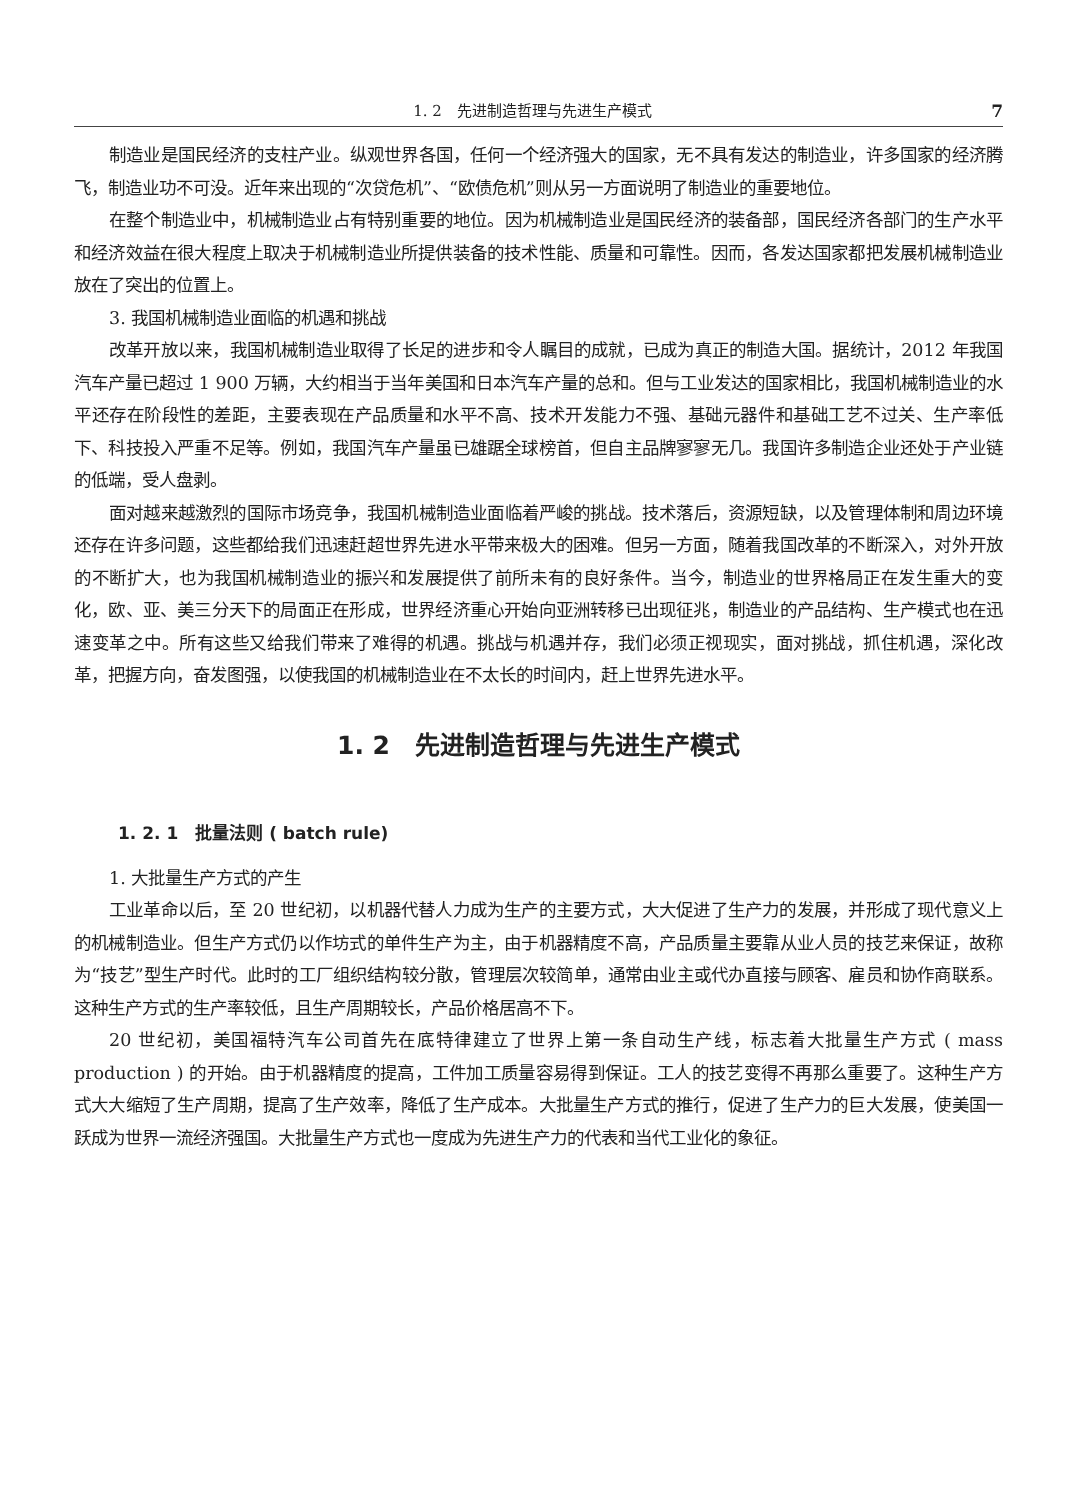1. 2　先进制造哲理与先进生产模式 7
制造业是国民经济的支柱产业。纵观世界各国，任何一个经济强大的国家，无不具有发达的制造业，许多国家的经济腾飞，制造业功不可没。近年来出现的“次贷危机”、“欧债危机”则从另一方面说明了制造业的重要地位。
在整个制造业中，机械制造业占有特别重要的地位。因为机械制造业是国民经济的装备部，国民经济各部门的生产水平和经济效益在很大程度上取决于机械制造业所提供装备的技术性能、质量和可靠性。因而，各发达国家都把发展机械制造业放在了突出的位置上。
3. 我国机械制造业面临的机遇和挑战
改革开放以来，我国机械制造业取得了长足的进步和令人瞩目的成就，已成为真正的制造大国。据统计，2012 年我国汽车产量已超过 1 900 万辆，大约相当于当年美国和日本汽车产量的总和。但与工业发达的国家相比，我国机械制造业的水平还存在阶段性的差距，主要表现在产品质量和水平不高、技术开发能力不强、基础元器件和基础工艺不过关、生产率低下、科技投入严重不足等。例如，我国汽车产量虽已雄踞全球榜首，但自主品牌寥寥无几。我国许多制造企业还处于产业链的低端，受人盘剥。
面对越来越激烈的国际市场竞争，我国机械制造业面临着严峻的挑战。技术落后，资源短缺，以及管理体制和周边环境还存在许多问题，这些都给我们迅速赶超世界先进水平带来极大的困难。但另一方面，随着我国改革的不断深入，对外开放的不断扩大，也为我国机械制造业的振兴和发展提供了前所未有的良好条件。当今，制造业的世界格局正在发生重大的变化，欧、亚、美三分天下的局面正在形成，世界经济重心开始向亚洲转移已出现征兆，制造业的产品结构、生产模式也在迅速变革之中。所有这些又给我们带来了难得的机遇。挑战与机遇并存，我们必须正视现实，面对挑战，抓住机遇，深化改革，把握方向，奋发图强，以使我国的机械制造业在不太长的时间内，赶上世界先进水平。
1. 2　先进制造哲理与先进生产模式
1. 2. 1　批量法则 ( batch rule)
1. 大批量生产方式的产生
工业革命以后，至 20 世纪初，以机器代替人力成为生产的主要方式，大大促进了生产力的发展，并形成了现代意义上的机械制造业。但生产方式仍以作坊式的单件生产为主，由于机器精度不高，产品质量主要靠从业人员的技艺来保证，故称为“技艺”型生产时代。此时的工厂组织结构较分散，管理层次较简单，通常由业主或代办直接与顾客、雇员和协作商联系。这种生产方式的生产率较低，且生产周期较长，产品价格居高不下。
20 世纪初，美国福特汽车公司首先在底特律建立了世界上第一条自动生产线，标志着大批量生产方式 ( mass production ) 的开始。由于机器精度的提高，工件加工质量容易得到保证。工人的技艺变得不再那么重要了。这种生产方式大大缩短了生产周期，提高了生产效率，降低了生产成本。大批量生产方式的推行，促进了生产力的巨大发展，使美国一跃成为世界一流经济强国。大批量生产方式也一度成为先进生产力的代表和当代工业化的象征。